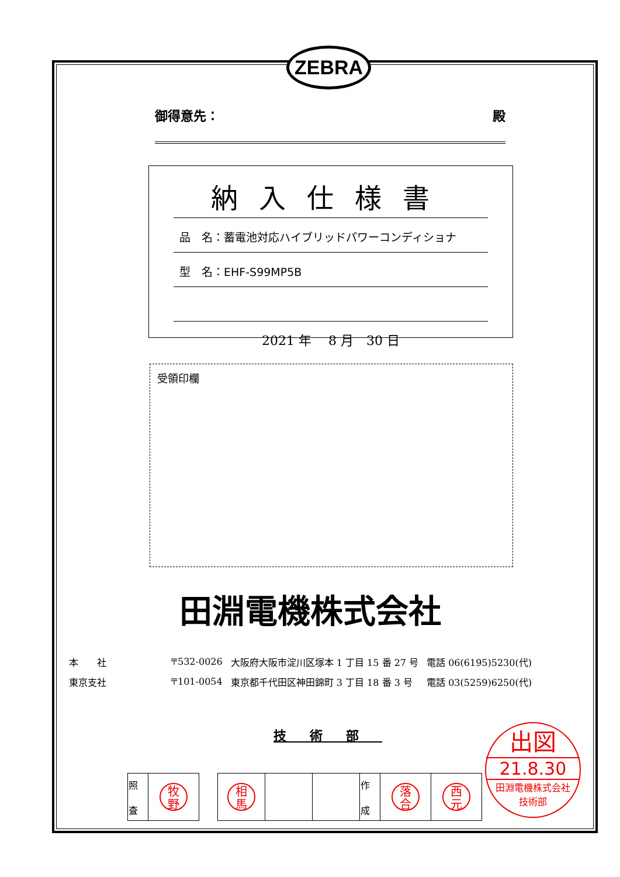ZEBRA
御得意先： 殿
納入仕様書
品　名：蓄電池対応ハイブリッドパワーコンディショナ
型　名：EHF-S99MP5B
2021 年　 8 月　30 日
受領印欄
田淵電機株式会社
| 本 社 | 〒532-0026 | 大阪府大阪市淀川区塚本 1 丁目 15 番 27 号 | 電話 06(6195)5230(代) |
| 東京支社 | 〒101-0054 | 東京都千代田区神田錦町 3 丁目 18 番 3 号 | 電話 03(5259)6250(代) |
技術部
| 照 査 | 牧 野 |
| 相 馬 | | | 作 成 | 落 合 | 西 元 |
出図
21.8.30
田淵電機株式会社
技術部